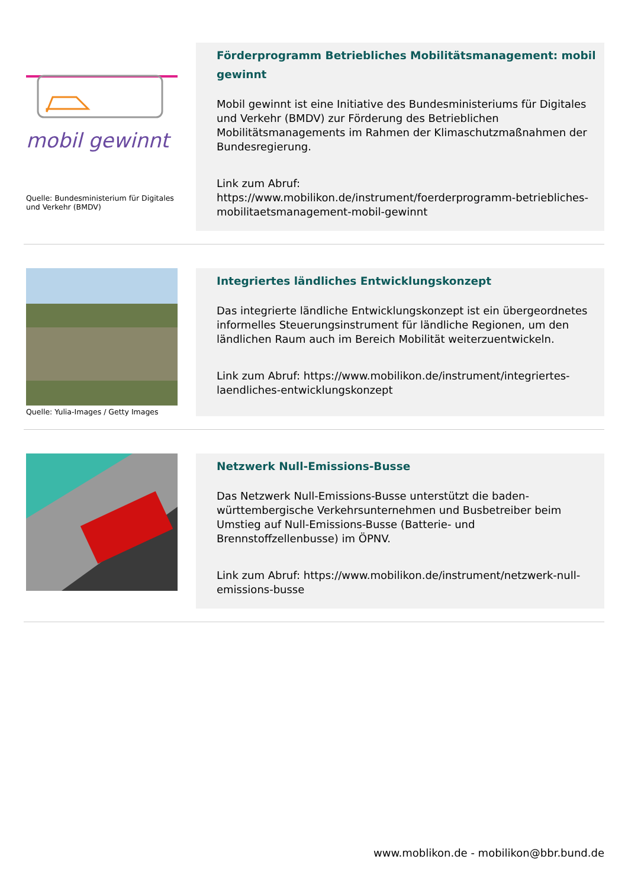mobil gewinnt
Quelle: Bundesministerium für Digitales und Verkehr (BMDV)
Förderprogramm Betriebliches Mobilitätsmanagement: mobil gewinnt
Mobil gewinnt ist eine Initiative des Bundesministeriums für Digitales und Verkehr (BMDV) zur Förderung des Betrieblichen Mobilitätsmanagements im Rahmen der Klimaschutzmaßnahmen der Bundesregierung.
Link zum Abruf: https://www.mobilikon.de/instrument/foerderprogramm-betriebliches-mobilitaetsmanagement-mobil-gewinnt
Quelle: Yulia-Images / Getty Images
Integriertes ländliches Entwicklungskonzept
Das integrierte ländliche Entwicklungskonzept ist ein übergeordnetes informelles Steuerungsinstrument für ländliche Regionen, um den ländlichen Raum auch im Bereich Mobilität weiterzuentwickeln.
Link zum Abruf: https://www.mobilikon.de/instrument/integriertes-laendliches-entwicklungskonzept
Netzwerk Null-Emissions-Busse
Das Netzwerk Null-Emissions-Busse unterstützt die baden-württembergische Verkehrsunternehmen und Busbetreiber beim Umstieg auf Null-Emissions-Busse (Batterie- und Brennstoffzellenbusse) im ÖPNV.
Link zum Abruf: https://www.mobilikon.de/instrument/netzwerk-null-emissions-busse
www.moblikon.de - mobilikon@bbr.bund.de